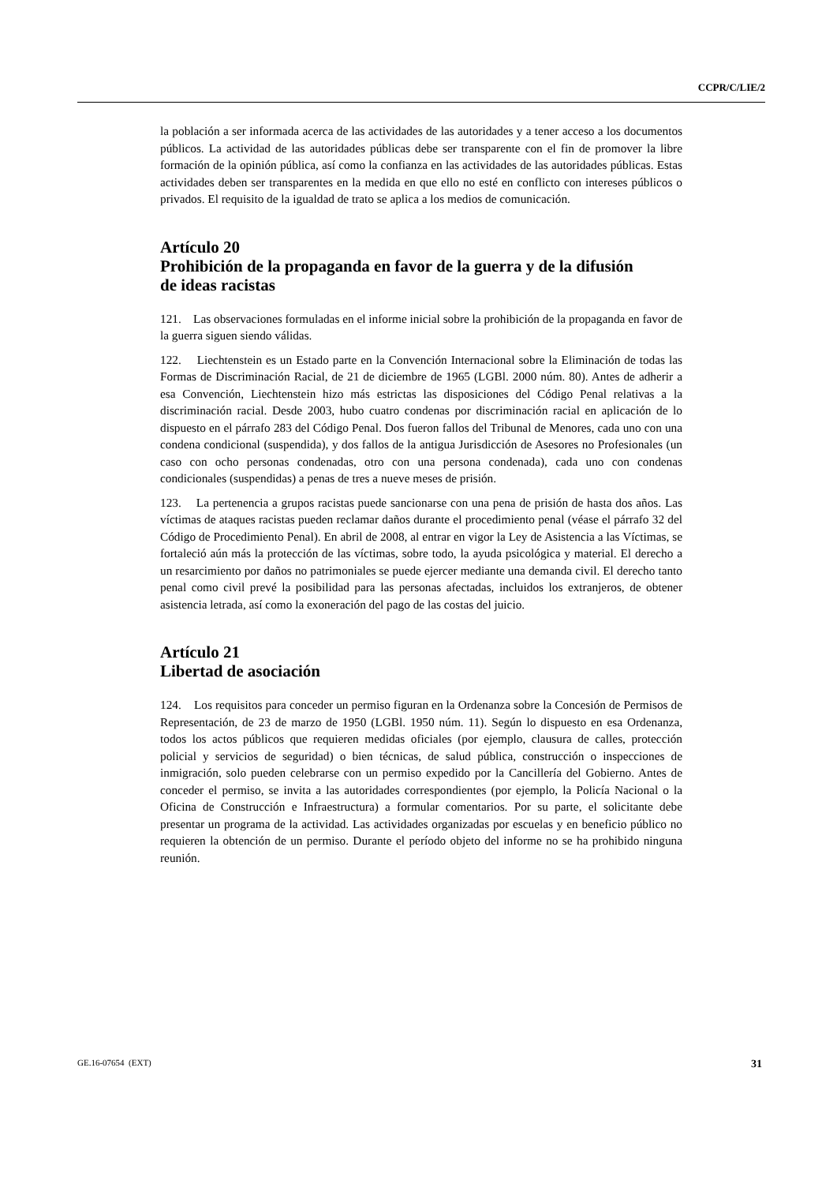CCPR/C/LIE/2
la población a ser informada acerca de las actividades de las autoridades y a tener acceso a los documentos públicos. La actividad de las autoridades públicas debe ser transparente con el fin de promover la libre formación de la opinión pública, así como la confianza en las actividades de las autoridades públicas. Estas actividades deben ser transparentes en la medida en que ello no esté en conflicto con intereses públicos o privados. El requisito de la igualdad de trato se aplica a los medios de comunicación.
Artículo 20
Prohibición de la propaganda en favor de la guerra y de la difusión
de ideas racistas
121. Las observaciones formuladas en el informe inicial sobre la prohibición de la propaganda en favor de la guerra siguen siendo válidas.
122. Liechtenstein es un Estado parte en la Convención Internacional sobre la Eliminación de todas las Formas de Discriminación Racial, de 21 de diciembre de 1965 (LGBl. 2000 núm. 80). Antes de adherir a esa Convención, Liechtenstein hizo más estrictas las disposiciones del Código Penal relativas a la discriminación racial. Desde 2003, hubo cuatro condenas por discriminación racial en aplicación de lo dispuesto en el párrafo 283 del Código Penal. Dos fueron fallos del Tribunal de Menores, cada uno con una condena condicional (suspendida), y dos fallos de la antigua Jurisdicción de Asesores no Profesionales (un caso con ocho personas condenadas, otro con una persona condenada), cada uno con condenas condicionales (suspendidas) a penas de tres a nueve meses de prisión.
123. La pertenencia a grupos racistas puede sancionarse con una pena de prisión de hasta dos años. Las víctimas de ataques racistas pueden reclamar daños durante el procedimiento penal (véase el párrafo 32 del Código de Procedimiento Penal). En abril de 2008, al entrar en vigor la Ley de Asistencia a las Víctimas, se fortaleció aún más la protección de las víctimas, sobre todo, la ayuda psicológica y material. El derecho a un resarcimiento por daños no patrimoniales se puede ejercer mediante una demanda civil. El derecho tanto penal como civil prevé la posibilidad para las personas afectadas, incluidos los extranjeros, de obtener asistencia letrada, así como la exoneración del pago de las costas del juicio.
Artículo 21
Libertad de asociación
124. Los requisitos para conceder un permiso figuran en la Ordenanza sobre la Concesión de Permisos de Representación, de 23 de marzo de 1950 (LGBl. 1950 núm. 11). Según lo dispuesto en esa Ordenanza, todos los actos públicos que requieren medidas oficiales (por ejemplo, clausura de calles, protección policial y servicios de seguridad) o bien técnicas, de salud pública, construcción o inspecciones de inmigración, solo pueden celebrarse con un permiso expedido por la Cancillería del Gobierno. Antes de conceder el permiso, se invita a las autoridades correspondientes (por ejemplo, la Policía Nacional o la Oficina de Construcción e Infraestructura) a formular comentarios. Por su parte, el solicitante debe presentar un programa de la actividad. Las actividades organizadas por escuelas y en beneficio público no requieren la obtención de un permiso. Durante el período objeto del informe no se ha prohibido ninguna reunión.
GE.16-07654 (EXT) 31